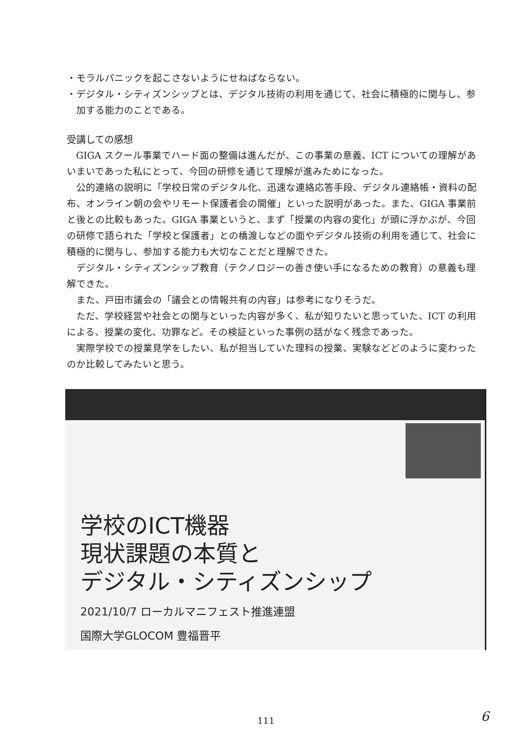・モラルパニックを起こさないようにせねばならない。
・デジタル・シティズンシップとは、デジタル技術の利用を通じて、社会に積極的に関与し、参加する能力のことである。
受講しての感想
GIGA スクール事業でハード面の整備は進んだが、この事業の意義、ICT についての理解があいまいであった私にとって、今回の研修を通じて理解が進みためになった。
公的連絡の説明に「学校日常のデジタル化、迅速な連絡応答手段、デジタル連絡帳・資料の配布、オンライン朝の会やリモート保護者会の開催」といった説明があった。また、GIGA 事業前と後との比較もあった。GIGA 事業というと、まず「授業の内容の変化」が頭に浮かぶが、今回の研修で語られた「学校と保護者」との橋渡しなどの面やデジタル技術の利用を通じて、社会に積極的に関与し、参加する能力も大切なことだと理解できた。
デジタル・シティズンシップ教育（テクノロジーの善き使い手になるための教育）の意義も理解できた。
また、戸田市議会の「議会との情報共有の内容」は参考になりそうだ。
ただ、学校経営や社会との関与といった内容が多く、私が知りたいと思っていた、ICT の利用による、授業の変化、功罪など。その検証といった事例の話がなく残念であった。
実際学校での授業見学をしたい、私が担当していた理科の授業、実験などどのように変わったのか比較してみたいと思う。
学校のICT機器
現状課題の本質と
デジタル・シティズンシップ
2021/10/7 ローカルマニフェスト推進連盟
国際大学GLOCOM 豊福晋平
111 6